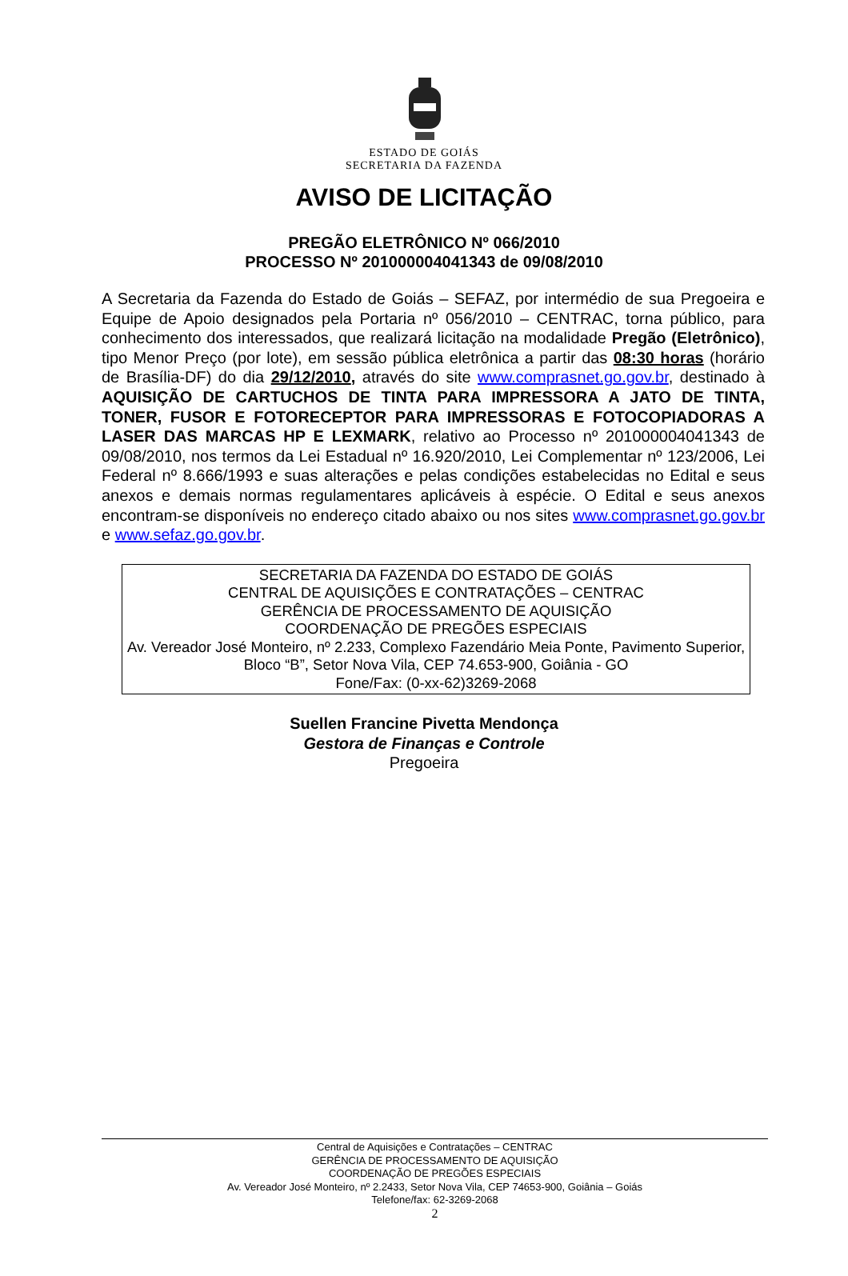ESTADO DE GOIÁS
SECRETARIA DA FAZENDA
AVISO DE LICITAÇÃO
PREGÃO ELETRÔNICO Nº 066/2010
PROCESSO Nº 201000004041343 de 09/08/2010
A Secretaria da Fazenda do Estado de Goiás – SEFAZ, por intermédio de sua Pregoeira e Equipe de Apoio designados pela Portaria nº 056/2010 – CENTRAC, torna público, para conhecimento dos interessados, que realizará licitação na modalidade Pregão (Eletrônico), tipo Menor Preço (por lote), em sessão pública eletrônica a partir das 08:30 horas (horário de Brasília-DF) do dia 29/12/2010, através do site www.comprasnet.go.gov.br, destinado à AQUISIÇÃO DE CARTUCHOS DE TINTA PARA IMPRESSORA A JATO DE TINTA, TONER, FUSOR E FOTORECEPTOR PARA IMPRESSORAS E FOTOCOPIADORAS A LASER DAS MARCAS HP E LEXMARK, relativo ao Processo nº 201000004041343 de 09/08/2010, nos termos da Lei Estadual nº 16.920/2010, Lei Complementar nº 123/2006, Lei Federal nº 8.666/1993 e suas alterações e pelas condições estabelecidas no Edital e seus anexos e demais normas regulamentares aplicáveis à espécie. O Edital e seus anexos encontram-se disponíveis no endereço citado abaixo ou nos sites www.comprasnet.go.gov.br e www.sefaz.go.gov.br.
SECRETARIA DA FAZENDA DO ESTADO DE GOIÁS
CENTRAL DE AQUISIÇÕES E CONTRATAÇÕES – CENTRAC
GERÊNCIA DE PROCESSAMENTO DE AQUISIÇÃO
COORDENAÇÃO DE PREGÕES ESPECIAIS
Av. Vereador José Monteiro, nº 2.233, Complexo Fazendário Meia Ponte, Pavimento Superior, Bloco “B”, Setor Nova Vila, CEP 74.653-900, Goiânia - GO
Fone/Fax: (0-xx-62)3269-2068
Suellen Francine Pivetta Mendonça
Gestora de Finanças e Controle
Pregoeira
Central de Aquisições e Contratações – CENTRAC
GERÊNCIA DE PROCESSAMENTO DE AQUISIÇÃO
COORDENAÇÃO DE PREGÕES ESPECIAIS
Av. Vereador José Monteiro, nº 2.2433, Setor Nova Vila, CEP 74653-900, Goiânia – Goiás
Telefone/fax: 62-3269-2068
2